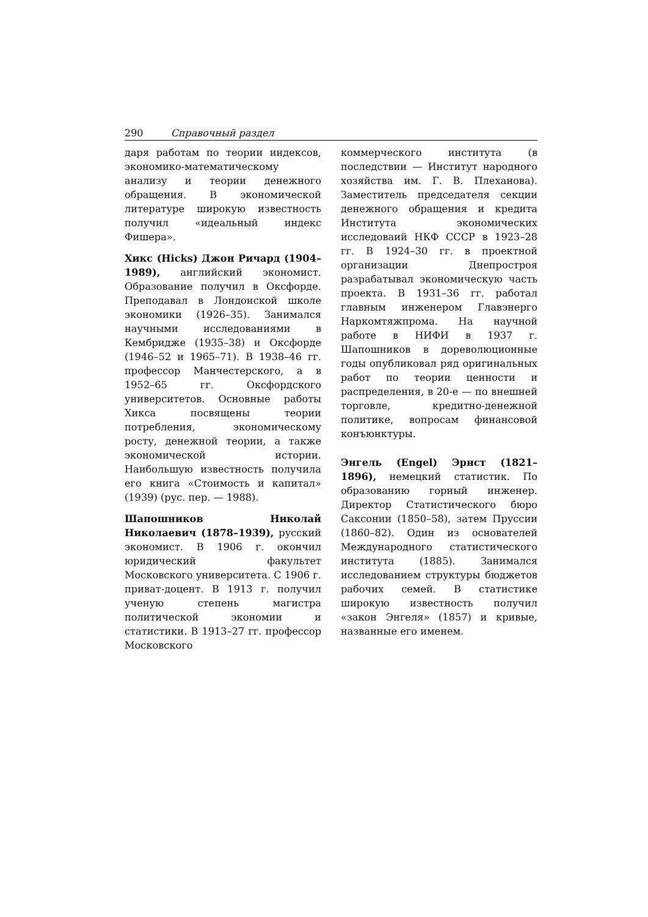290 Справочный раздел
даря работам по теории индексов, экономико-математическому анализу и теории денежного обращения. В экономической литературе широкую известность получил «идеальный индекс Фишера».
Хикс (Hicks) Джон Ричард (1904–1989), английский экономист. Образование получил в Оксфорде. Преподавал в Лондонской школе экономики (1926–35). Занимался научными исследованиями в Кембридже (1935–38) и Оксфорде (1946–52 и 1965–71). В 1938–46 гг. профессор Манчестерского, а в 1952–65 гг. Оксфордского университетов. Основные работы Хикса посвящены теории потребления, экономическому росту, денежной теории, а также экономической истории. Наибольшую известность получила его книга «Стоимость и капитал» (1939) (рус. пер. — 1988).
Шапошников Николай Николаевич (1878–1939), русский экономист. В 1906 г. окончил юридический факультет Московского университета. С 1906 г. приват-доцент. В 1913 г. получил ученую степень магистра политической экономии и статистики. В 1913–27 гг. профессор Московского
коммерческого института (в последствии — Институт народного хозяйства им. Г. В. Плеханова). Заместитель председателя секции денежного обращения и кредита Института экономических исследоваий НКФ СССР в 1923–28 гг. В 1924–30 гг. в проектной организации Днепростроя разрабатывал экономическую часть проекта. В 1931–36 гг. работал главным инженером Главэнерго Наркомтяжпрома. На научной работе в НИФИ в 1937 г. Шапошников в дореволюционные годы опубликовал ряд оригинальных работ по теории ценности и распределения, в 20-е — по внешней торговле, кредитно-денежной политике, вопросам финансовой конъюнктуры.
Энгель (Engel) Эрнст (1821–1896), немецкий статистик. По образованию горный инженер. Директор Статистического бюро Саксонии (1850–58), затем Пруссии (1860–82). Один из основателей Международного статистического института (1885). Занимался исследованием структуры бюджетов рабочих семей. В статистике широкую известность получил «закон Энгеля» (1857) и кривые, названные его именем.